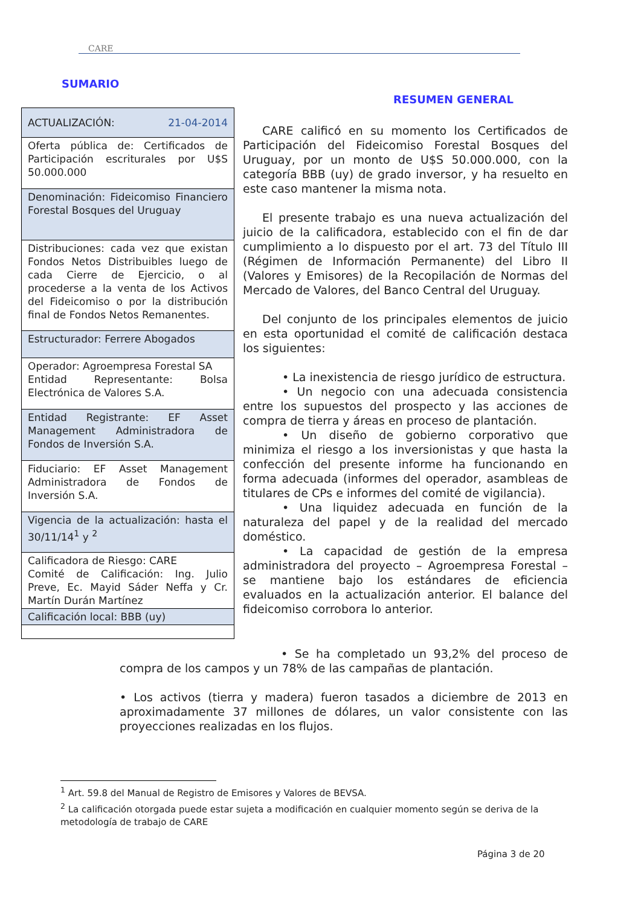CARE
SUMARIO
RESUMEN GENERAL
| ACTUALIZACIÓN: 21-04-2014 |
| Oferta pública de: Certificados de Participación escriturales por U$S 50.000.000 |
| Denominación: Fideicomiso Financiero Forestal Bosques del Uruguay |
| Distribuciones: cada vez que existan Fondos Netos Distribuibles luego de cada Cierre de Ejercicio, o al procederse a la venta de los Activos del Fideicomiso o por la distribución final de Fondos Netos Remanentes. |
| Estructurador: Ferrere Abogados |
| Operador: Agroempresa Forestal SA Entidad Representante: Bolsa Electrónica de Valores S.A. |
| Entidad Registrante: EF Asset Management Administradora de Fondos de Inversión S.A. |
| Fiduciario: EF Asset Management Administradora de Fondos de Inversión S.A. |
| Vigencia de la actualización: hasta el 30/11/14<sup>1</sup> y <sup>2</sup> |
| Calificadora de Riesgo: CARE Comité de Calificación: Ing. Julio Preve, Ec. Mayid Sáder Neffa y Cr. Martín Durán Martínez |
| Calificación local: BBB (uy) |
CARE calificó en su momento los Certificados de Participación del Fideicomiso Forestal Bosques del Uruguay, por un monto de U$S 50.000.000, con la categoría BBB (uy) de grado inversor, y ha resuelto en este caso mantener la misma nota.
El presente trabajo es una nueva actualización del juicio de la calificadora, establecido con el fin de dar cumplimiento a lo dispuesto por el art. 73 del Título III (Régimen de Información Permanente) del Libro II (Valores y Emisores) de la Recopilación de Normas del Mercado de Valores, del Banco Central del Uruguay.
Del conjunto de los principales elementos de juicio en esta oportunidad el comité de calificación destaca los siguientes:
• La inexistencia de riesgo jurídico de estructura.
• Un negocio con una adecuada consistencia entre los supuestos del prospecto y las acciones de compra de tierra y áreas en proceso de plantación.
• Un diseño de gobierno corporativo que minimiza el riesgo a los inversionistas y que hasta la confección del presente informe ha funcionando en forma adecuada (informes del operador, asambleas de titulares de CPs e informes del comité de vigilancia).
• Una liquidez adecuada en función de la naturaleza del papel y de la realidad del mercado doméstico.
• La capacidad de gestión de la empresa administradora del proyecto – Agroempresa Forestal – se mantiene bajo los estándares de eficiencia evaluados en la actualización anterior. El balance del fideicomiso corrobora lo anterior.
• Se ha completado un 93,2% del proceso de compra de los campos y un 78% de las campañas de plantación.
• Los activos (tierra y madera) fueron tasados a diciembre de 2013 en aproximadamente 37 millones de dólares, un valor consistente con las proyecciones realizadas en los flujos.
<sup>1</sup> Art. 59.8 del Manual de Registro de Emisores y Valores de BEVSA.
<sup>2</sup> La calificación otorgada puede estar sujeta a modificación en cualquier momento según se deriva de la metodología de trabajo de CARE
Página 3 de 20